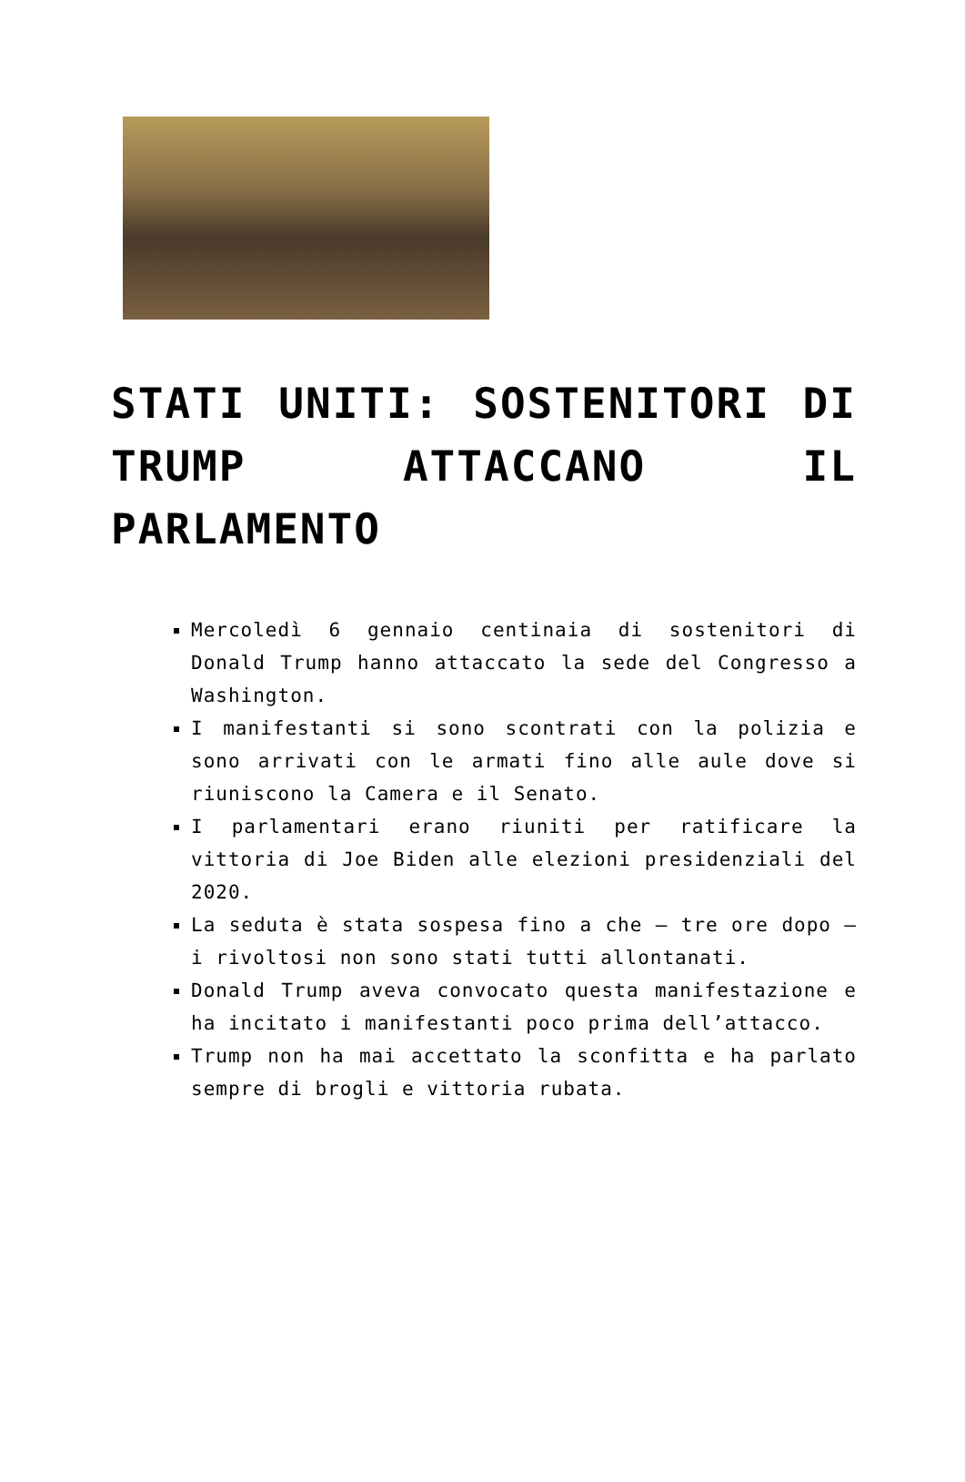STATI UNITI: SOSTENITORI DI TRUMP ATTACCANO IL PARLAMENTO
Mercoledì 6 gennaio centinaia di sostenitori di Donald Trump hanno attaccato la sede del Congresso a Washington.
I manifestanti si sono scontrati con la polizia e sono arrivati con le armati fino alle aule dove si riuniscono la Camera e il Senato.
I parlamentari erano riuniti per ratificare la vittoria di Joe Biden alle elezioni presidenziali del 2020.
La seduta è stata sospesa fino a che – tre ore dopo – i rivoltosi non sono stati tutti allontanati.
Donald Trump aveva convocato questa manifestazione e ha incitato i manifestanti poco prima dell’attacco.
Trump non ha mai accettato la sconfitta e ha parlato sempre di brogli e vittoria rubata.